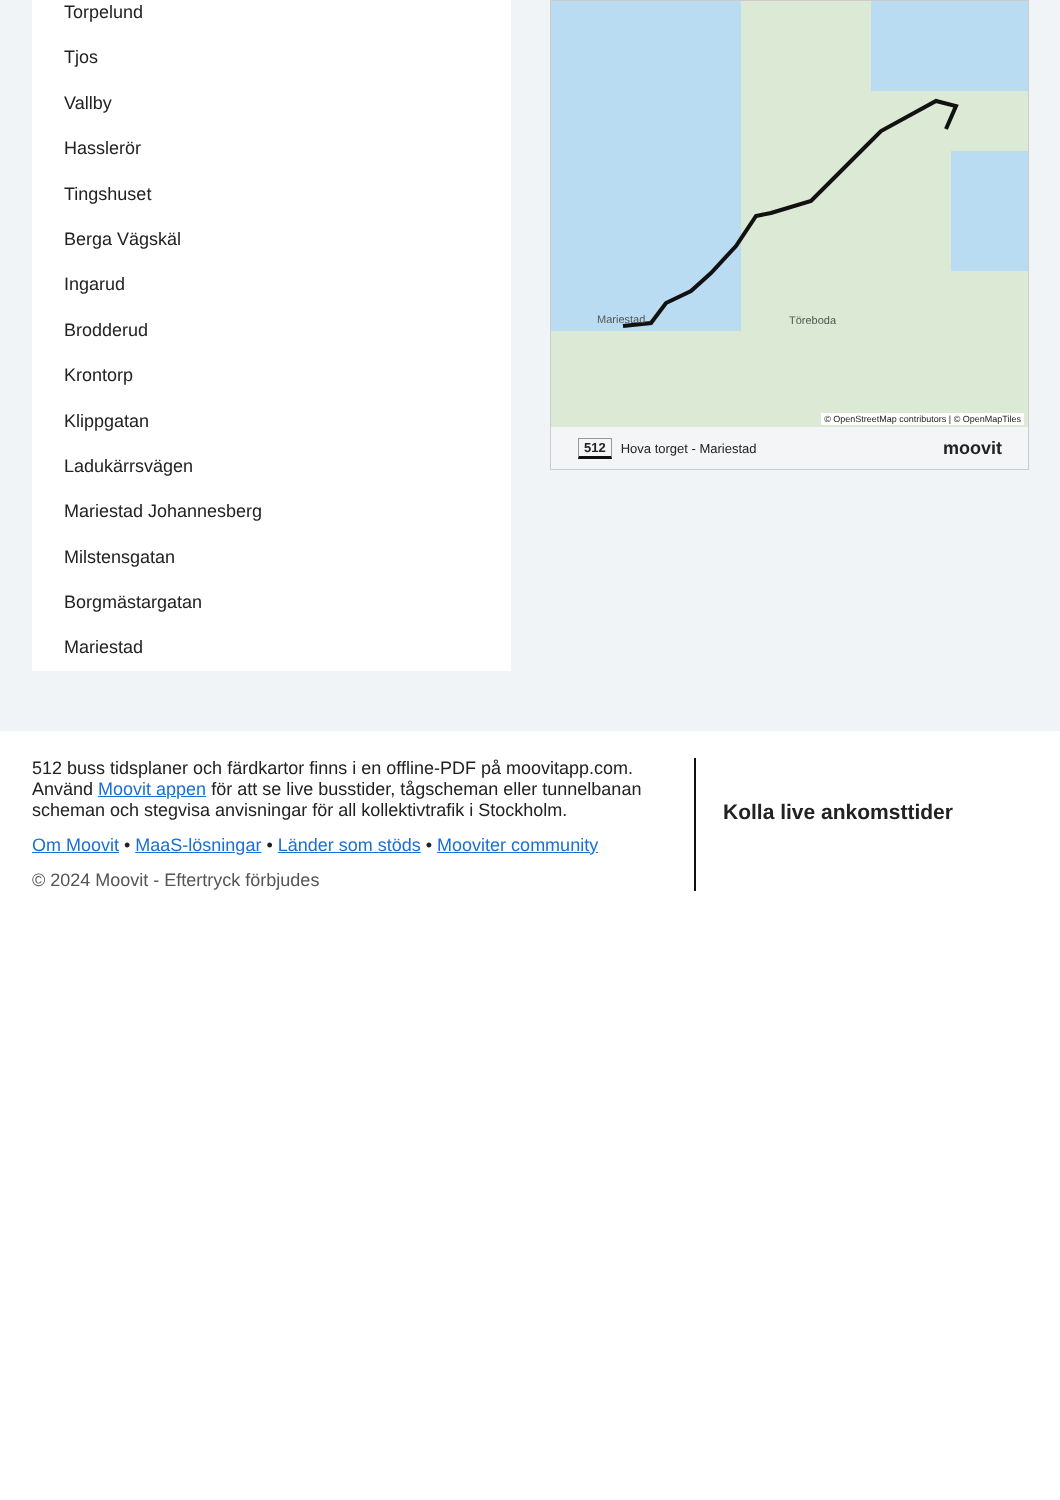Torpelund
Tjos
Vallby
Hasslerör
Tingshuset
Berga Vägskäl
Ingarud
Brodderud
Krontorp
Klippgatan
Ladukärrsvägen
Mariestad Johannesberg
Milstensgatan
Borgmästargatan
Mariestad
Töreboda Mariestad
© OpenStreetMap contributors | © OpenMapTiles
512 Hova torget - Mariestad moovit
512 buss tidsplaner och färdkartor finns i en offline-PDF på moovitapp.com. Använd Moovit appen för att se live busstider, tågscheman eller tunnelbanan scheman och stegvisa anvisningar för all kollektivtrafik i Stockholm.
Om Moovit • MaaS-lösningar • Länder som stöds • Mooviter community
© 2024 Moovit - Eftertryck förbjudes
Kolla live ankomsttider